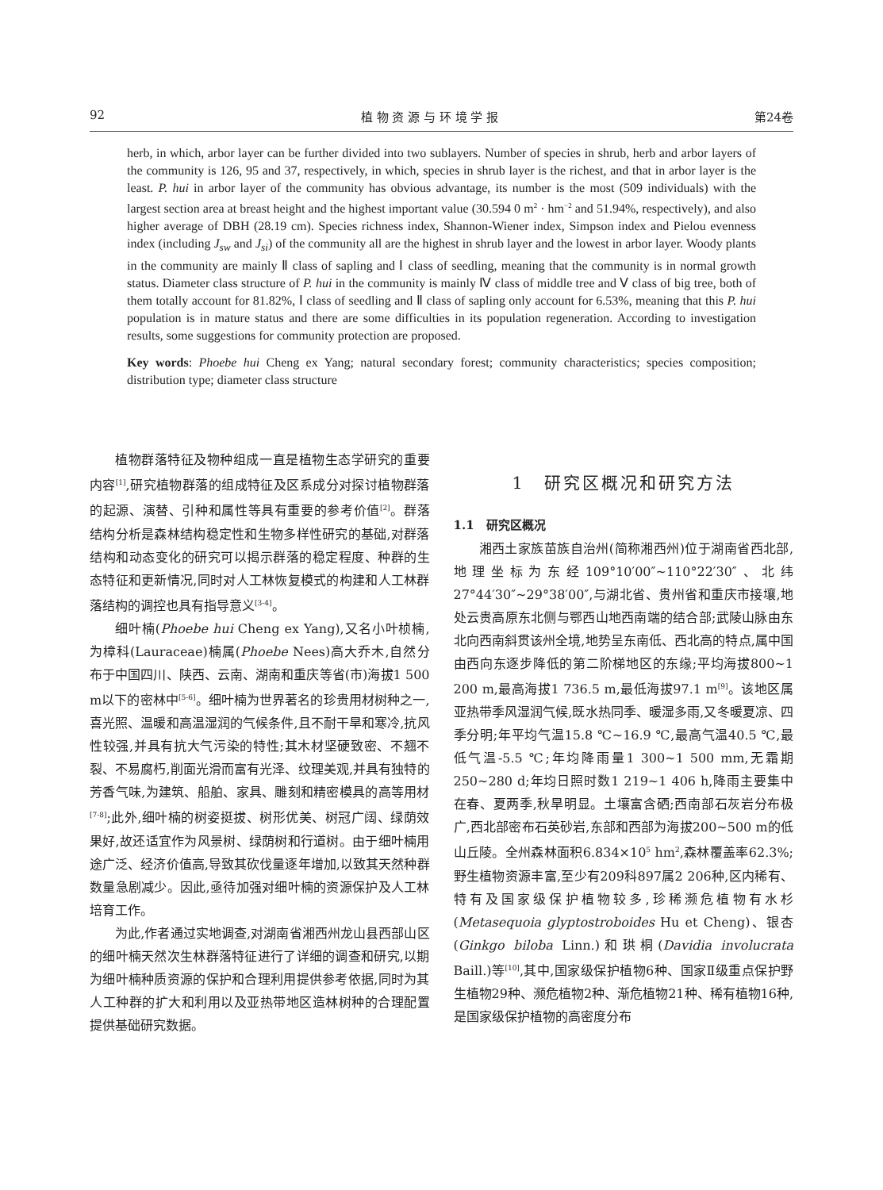92 植 物 资 源 与 环 境 学 报 第24卷
herb, in which, arbor layer can be further divided into two sublayers. Number of species in shrub, herb and arbor layers of the community is 126, 95 and 37, respectively, in which, species in shrub layer is the richest, and that in arbor layer is the least. P. hui in arbor layer of the community has obvious advantage, its number is the most (509 individuals) with the largest section area at breast height and the highest important value (30.594 0 m<sup>2</sup> · hm<sup>−2</sup> and 51.94%, respectively), and also higher average of DBH (28.19 cm). Species richness index, Shannon-Wiener index, Simpson index and Pielou evenness index (including J<sub>sw</sub> and J<sub>si</sub>) of the community all are the highest in shrub layer and the lowest in arbor layer. Woody plants in the community are mainly Ⅱ class of sapling and Ⅰ class of seedling, meaning that the community is in normal growth status. Diameter class structure of P. hui in the community is mainly Ⅳ class of middle tree and Ⅴ class of big tree, both of them totally account for 81.82%, Ⅰ class of seedling and Ⅱ class of sapling only account for 6.53%, meaning that this P. hui population is in mature status and there are some difficulties in its population regeneration. According to investigation results, some suggestions for community protection are proposed.
Key words: Phoebe hui Cheng ex Yang; natural secondary forest; community characteristics; species composition; distribution type; diameter class structure
植物群落特征及物种组成一直是植物生态学研究的重要内容<sup>[1]</sup>,研究植物群落的组成特征及区系成分对探讨植物群落的起源、演替、引种和属性等具有重要的参考价值<sup>[2]</sup>。群落结构分析是森林结构稳定性和生物多样性研究的基础,对群落结构和动态变化的研究可以揭示群落的稳定程度、种群的生态特征和更新情况,同时对人工林恢复模式的构建和人工林群落结构的调控也具有指导意义<sup>[3-4]</sup>。
细叶楠(Phoebe hui Cheng ex Yang),又名小叶桢楠,为樟科(Lauraceae)楠属(Phoebe Nees)高大乔木,自然分布于中国四川、陕西、云南、湖南和重庆等省(市)海拔1 500 m以下的密林中<sup>[5-6]</sup>。细叶楠为世界著名的珍贵用材树种之一,喜光照、温暖和高温湿润的气候条件,且不耐干旱和寒冷,抗风性较强,并具有抗大气污染的特性;其木材坚硬致密、不翘不裂、不易腐朽,削面光滑而富有光泽、纹理美观,并具有独特的芳香气味,为建筑、船舶、家具、雕刻和精密模具的高等用材<sup>[7-8]</sup>;此外,细叶楠的树姿挺拔、树形优美、树冠广阔、绿荫效果好,故还适宜作为风景树、绿荫树和行道树。由于细叶楠用途广泛、经济价值高,导致其砍伐量逐年增加,以致其天然种群数量急剧减少。因此,亟待加强对细叶楠的资源保护及人工林培育工作。
为此,作者通过实地调查,对湖南省湘西州龙山县西部山区的细叶楠天然次生林群落特征进行了详细的调查和研究,以期为细叶楠种质资源的保护和合理利用提供参考依据,同时为其人工种群的扩大和利用以及亚热带地区造林树种的合理配置提供基础研究数据。
1　研究区概况和研究方法
1.1　研究区概况
湘西土家族苗族自治州(简称湘西州)位于湖南省西北部,地理坐标为东经109°10′00″~110°22′30″、北纬27°44′30″~29°38′00″,与湖北省、贵州省和重庆市接壤,地处云贵高原东北侧与鄂西山地西南端的结合部;武陵山脉由东北向西南斜贯该州全境,地势呈东南低、西北高的特点,属中国由西向东逐步降低的第二阶梯地区的东缘;平均海拔800~1 200 m,最高海拔1 736.5 m,最低海拔97.1 m<sup>[9]</sup>。该地区属亚热带季风湿润气候,既水热同季、暖湿多雨,又冬暖夏凉、四季分明;年平均气温15.8 ℃~16.9 ℃,最高气温40.5 ℃,最低气温-5.5 ℃;年均降雨量1 300~1 500 mm,无霜期250~280 d;年均日照时数1 219~1 406 h,降雨主要集中在春、夏两季,秋旱明显。土壤富含硒;西南部石灰岩分布极广,西北部密布石英砂岩,东部和西部为海拔200~500 m的低山丘陵。全州森林面积6.834×10<sup>5</sup> hm<sup>2</sup>,森林覆盖率62.3%;野生植物资源丰富,至少有209科897属2 206种,区内稀有、特有及国家级保护植物较多,珍稀濒危植物有水杉(Metasequoia glyptostroboides Hu et Cheng)、银杏(Ginkgo biloba Linn.)和珙桐(Davidia involucrata Baill.)等<sup>[10]</sup>,其中,国家级保护植物6种、国家Ⅱ级重点保护野生植物29种、濒危植物2种、渐危植物21种、稀有植物16种,是国家级保护植物的高密度分布